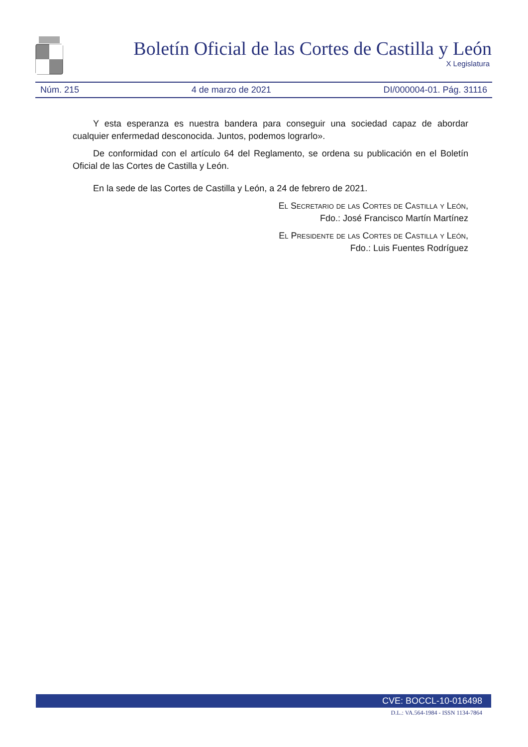Boletín Oficial de las Cortes de Castilla y León
X Legislatura
Núm. 215 4 de marzo de 2021 DI/000004-01. Pág. 31116
Y esta esperanza es nuestra bandera para conseguir una sociedad capaz de abordar cualquier enfermedad desconocida. Juntos, podemos lograrlo».
De conformidad con el artículo 64 del Reglamento, se ordena su publicación en el Boletín Oficial de las Cortes de Castilla y León.
En la sede de las Cortes de Castilla y León, a 24 de febrero de 2021.
El Secretario de las Cortes de Castilla y León,
Fdo.: José Francisco Martín Martínez
El Presidente de las Cortes de Castilla y León,
Fdo.: Luis Fuentes Rodríguez
CVE: BOCCL-10-016498
D.L.: VA.564-1984 - ISSN 1134-7864